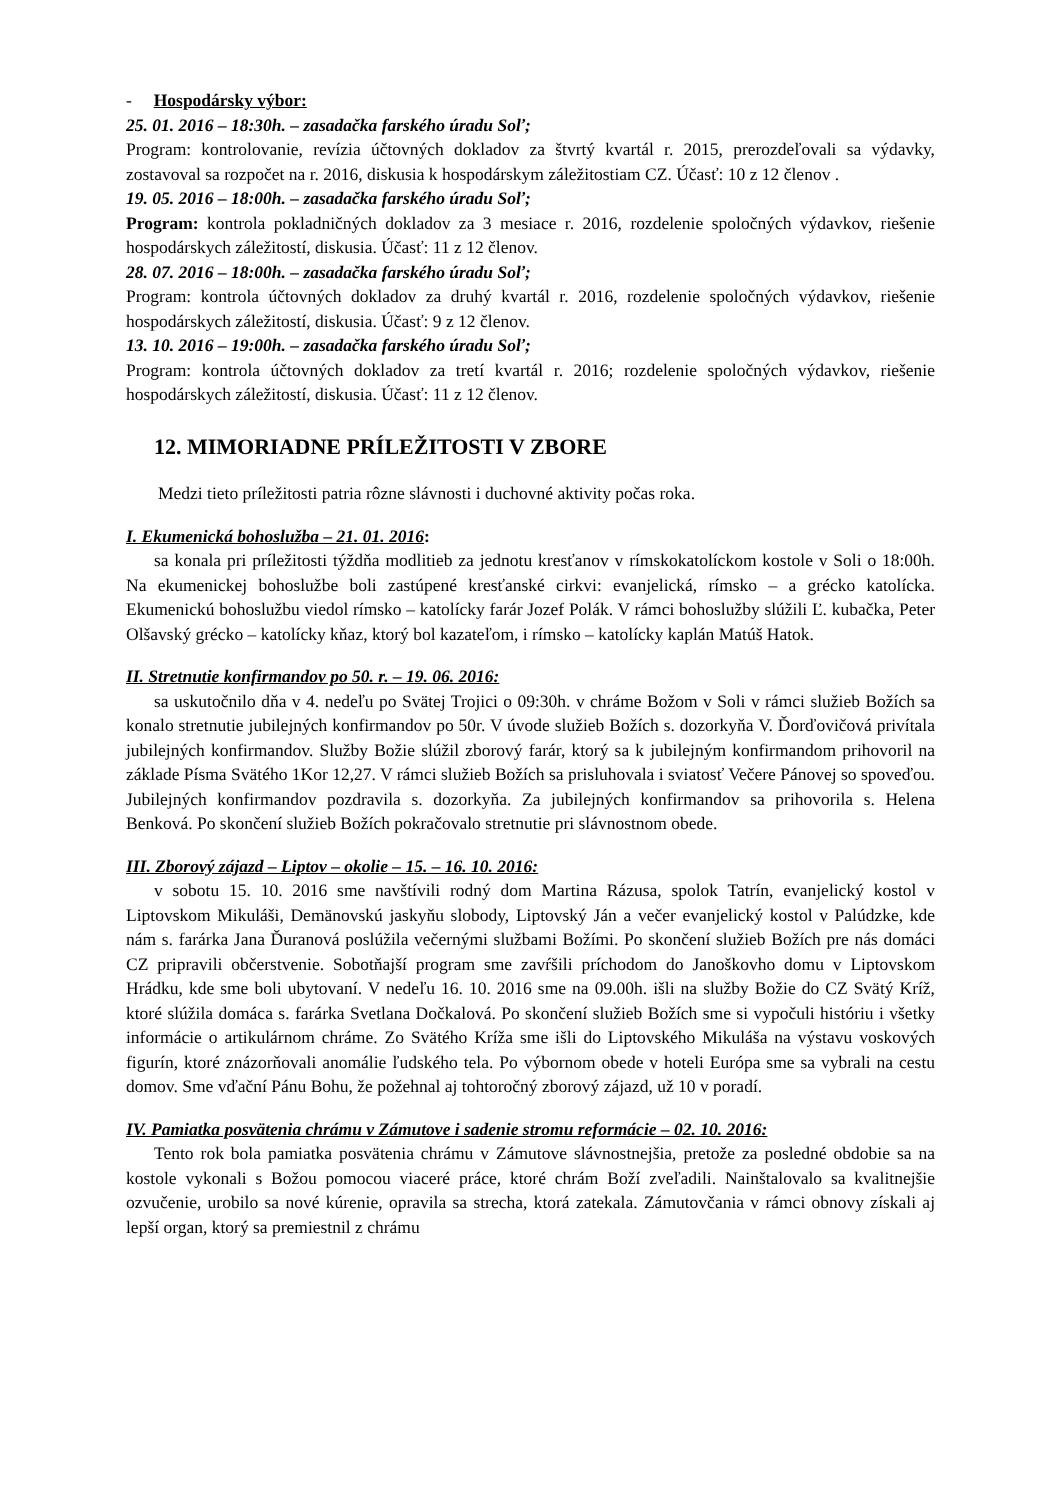- Hospodársky výbor:
25. 01. 2016 – 18:30h. – zasadačka farského úradu Soľ;
Program: kontrolovanie, revízia účtovných dokladov za štvrtý kvartál r. 2015, prerozdeľovali sa výdavky, zostavoval sa rozpočet na r. 2016, diskusia k hospodárskym záležitostiam CZ. Účasť: 10 z 12 členov .
19. 05. 2016 – 18:00h. – zasadačka farského úradu Soľ;
Program: kontrola pokladničných dokladov za 3 mesiace r. 2016, rozdelenie spoločných výdavkov, riešenie hospodárskych záležitostí, diskusia. Účasť: 11 z 12 členov.
28. 07. 2016 – 18:00h. – zasadačka farského úradu Soľ;
Program: kontrola účtovných dokladov za druhý kvartál r. 2016, rozdelenie spoločných výdavkov, riešenie hospodárskych záležitostí, diskusia. Účasť: 9 z 12 členov.
13. 10. 2016 – 19:00h. – zasadačka farského úradu Soľ;
Program: kontrola účtovných dokladov za tretí kvartál r. 2016; rozdelenie spoločných výdavkov, riešenie hospodárskych záležitostí, diskusia. Účasť: 11 z 12 členov.
12. MIMORIADNE PRÍLEŽITOSTI V ZBORE
Medzi tieto príležitosti patria rôzne slávnosti i duchovné aktivity počas roka.
I. Ekumenická bohoslužba – 21. 01. 2016:
sa konala pri príležitosti týždňa modlitieb za jednotu kresťanov v rímskokatolíckom kostole v Soli o 18:00h. Na ekumenickej bohoslužbe boli zastúpené kresťanské cirkvi: evanjelická, rímsko – a grécko katolícka. Ekumenickú bohoslužbu viedol rímsko – katolícky farár Jozef Polák. V rámci bohoslužby slúžili Ľ. kubačka, Peter Olšavský grécko – katolícky kňaz, ktorý bol kazateľom, i rímsko – katolícky kaplán Matúš Hatok.
II. Stretnutie konfirmandov po 50. r. – 19. 06. 2016:
sa uskutočnilo dňa v 4. nedeľu po Svätej Trojici o 09:30h. v chráme Božom v Soli v rámci služieb Božích sa konalo stretnutie jubilejných konfirmandov po 50r. V úvode služieb Božích s. dozorkyňa V. Ďorďovičová privítala jubilejných konfirmandov. Služby Božie slúžil zborový farár, ktorý sa k jubilejným konfirmandom prihovoril na základe Písma Svätého 1Kor 12,27. V rámci služieb Božích sa prisluhovala i sviatosť Večere Pánovej so spoveďou. Jubilejných konfirmandov pozdravila s. dozorkyňa. Za jubilejných konfirmandov sa prihovorila s. Helena Benková. Po skončení služieb Božích pokračovalo stretnutie pri slávnostnom obede.
III. Zborový zájazd – Liptov – okolie – 15. – 16. 10. 2016:
v sobotu 15. 10. 2016 sme navštívili rodný dom Martina Rázusa, spolok Tatrín, evanjelický kostol v Liptovskom Mikuláši, Demänovskú jaskyňu slobody, Liptovský Ján a večer evanjelický kostol v Palúdzke, kde nám s. farárka Jana Ďuranová poslúžila večernými službami Božími. Po skončení služieb Božích pre nás domáci CZ pripravili občerstvenie. Sobotňajší program sme zavŕšili príchodom do Janoškovho domu v Liptovskom Hrádku, kde sme boli ubytovaní. V nedeľu 16. 10. 2016 sme na 09.00h. išli na služby Božie do CZ Svätý Kríž, ktoré slúžila domáca s. farárka Svetlana Dočkalová. Po skončení služieb Božích sme si vypočuli históriu i všetky informácie o artikulárnom chráme. Zo Svätého Kríža sme išli do Liptovského Mikuláša na výstavu voskových figurín, ktoré znázorňovali anomálie ľudského tela. Po výbornom obede v hoteli Európa sme sa vybrali na cestu domov. Sme vďační Pánu Bohu, že požehnal aj tohtoročný zborový zájazd, už 10 v poradí.
IV. Pamiatka posvätenia chrámu v Zámutove i sadenie stromu reformácie – 02. 10. 2016:
Tento rok bola pamiatka posvätenia chrámu v Zámutove slávnostnejšia, pretože za posledné obdobie sa na kostole vykonali s Božou pomocou viaceré práce, ktoré chrám Boží zveľadili. Nainštalovalo sa kvalitnejšie ozvučenie, urobilo sa nové kúrenie, opravila sa strecha, ktorá zatekala. Zámutovčania v rámci obnovy získali aj lepší organ, ktorý sa premiestnil z chrámu